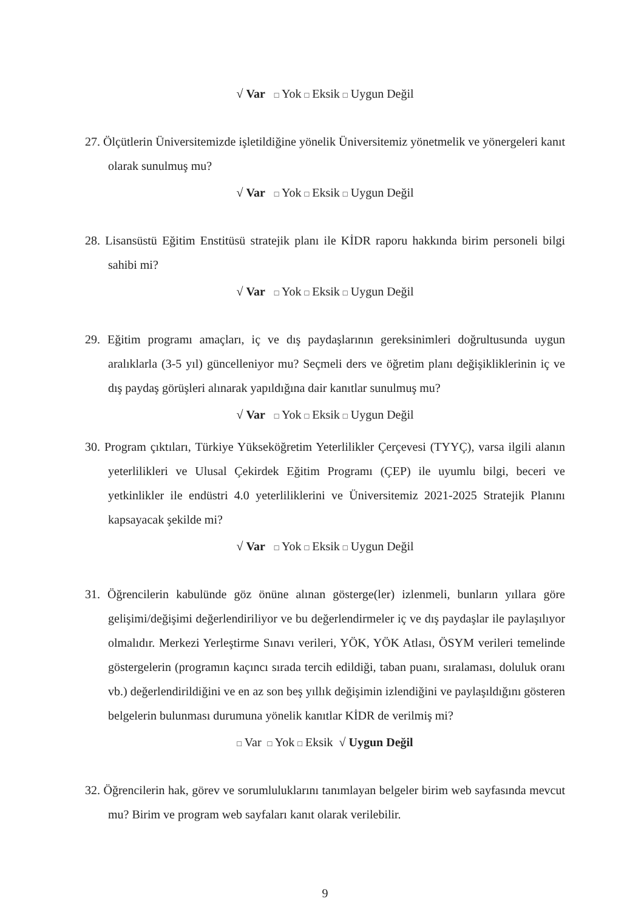√ Var □ Yok □ Eksik □ Uygun Değil
27. Ölçütlerin Üniversitemizde işletildiğine yönelik Üniversitemiz yönetmelik ve yönergeleri kanıt olarak sunulmuş mu?
√ Var □ Yok □ Eksik □ Uygun Değil
28. Lisansüstü Eğitim Enstitüsü stratejik planı ile KİDR raporu hakkında birim personeli bilgi sahibi mi?
√ Var □ Yok □ Eksik □ Uygun Değil
29. Eğitim programı amaçları, iç ve dış paydaşlarının gereksinimleri doğrultusunda uygun aralıklarla (3-5 yıl) güncelleniyor mu? Seçmeli ders ve öğretim planı değişikliklerinin iç ve dış paydaş görüşleri alınarak yapıldığına dair kanıtlar sunulmuş mu?
√ Var □ Yok □ Eksik □ Uygun Değil
30. Program çıktıları, Türkiye Yükseköğretim Yeterlilikler Çerçevesi (TYYÇ), varsa ilgili alanın yeterlilikleri ve Ulusal Çekirdek Eğitim Programı (ÇEP) ile uyumlu bilgi, beceri ve yetkinlikler ile endüstri 4.0 yeterliliklerini ve Üniversitemiz 2021-2025 Stratejik Planını kapsayacak şekilde mi?
√ Var □ Yok □ Eksik □ Uygun Değil
31. Öğrencilerin kabulünde göz önüne alınan gösterge(ler) izlenmeli, bunların yıllara göre gelişimi/değişimi değerlendiriliyor ve bu değerlendirmeler iç ve dış paydaşlar ile paylaşılıyor olmalıdır. Merkezi Yerleştirme Sınavı verileri, YÖK, YÖK Atlası, ÖSYM verileri temelinde göstergelerin (programın kaçıncı sırada tercih edildiği, taban puanı, sıralaması, doluluk oranı vb.) değerlendirildiğini ve en az son beş yıllık değişimin izlendiğini ve paylaşıldığını gösteren belgelerin bulunması durumuna yönelik kanıtlar KİDR de verilmiş mi?
□ Var □ Yok □ Eksik √ Uygun Değil
32. Öğrencilerin hak, görev ve sorumluluklarını tanımlayan belgeler birim web sayfasında mevcut mu? Birim ve program web sayfaları kanıt olarak verilebilir.
9